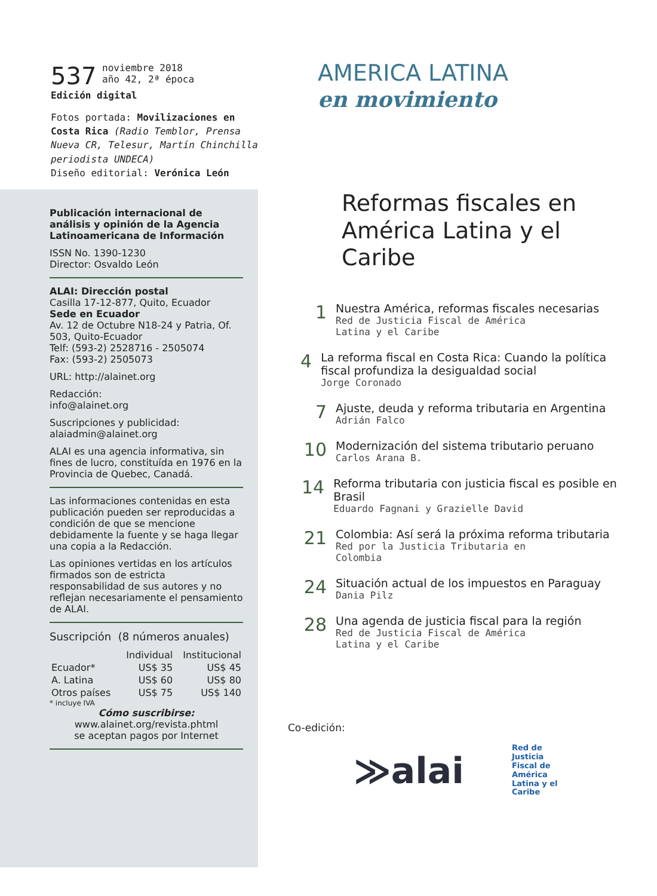537 noviembre 2018
año 42, 2ª época
Edición digital
Fotos portada: Movilizaciones en Costa Rica (Radio Temblor, Prensa Nueva CR, Telesur, Martín Chinchilla periodista UNDECA)
Diseño editorial: Verónica León
Publicación internacional de análisis y opinión de la Agencia Latinoamericana de Información
ISSN No. 1390-1230
Director: Osvaldo León
ALAI: Dirección postal
Casilla 17-12-877, Quito, Ecuador
Sede en Ecuador
Av. 12 de Octubre N18-24 y Patria, Of. 503, Quito-Ecuador
Telf: (593-2) 2528716 - 2505074
Fax: (593-2) 2505073
URL: http://alainet.org
Redacción:
info@alainet.org
Suscripciones y publicidad:
alaiadmin@alainet.org
ALAI es una agencia informativa, sin fines de lucro, constituída en 1976 en la Provincia de Quebec, Canadá.
Las informaciones contenidas en esta publicación pueden ser reproducidas a condición de que se mencione debidamente la fuente y se haga llegar una copia a la Redacción.
Las opiniones vertidas en los artículos firmados son de estricta responsabilidad de sus autores y no reflejan necesariamente el pensamiento de ALAI.
Suscripción (8 números anuales)
| | Individual | Institucional |
| --- | --- | --- |
| Ecuador* | US$ 35 | US$ 45 |
| A. Latina | US$ 60 | US$ 80 |
| Otros países | US$ 75 | US$ 140 |
* incluye IVA
Cómo suscribirse:
www.alainet.org/revista.phtml
se aceptan pagos por Internet
AMERICA LATINA
en movimiento
Reformas fiscales en
América Latina y el Caribe
1
Nuestra América, reformas fiscales necesarias
Red de Justicia Fiscal de América
Latina y el Caribe
4
La reforma fiscal en Costa Rica: Cuando la política fiscal profundiza la desigualdad social
Jorge Coronado
7
Ajuste, deuda y reforma tributaria en Argentina
Adrián Falco
10
Modernización del sistema tributario peruano
Carlos Arana B.
14
Reforma tributaria con justicia fiscal es posible en Brasil
Eduardo Fagnani y Grazielle David
21
Colombia: Así será la próxima reforma tributaria
Red por la Justicia Tributaria en
Colombia
24
Situación actual de los impuestos en Paraguay
Dania Pilz
28
Una agenda de justicia fiscal para la región
Red de Justicia Fiscal de América
Latina y el Caribe
Co-edición:
≫alai
Red de
Justicia
Fiscal de
América
Latina y el
Caribe